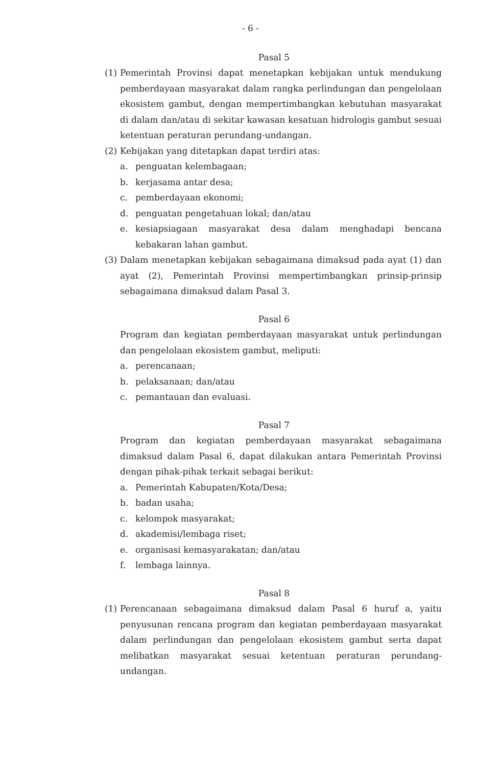- 6 -
Pasal 5
(1) Pemerintah Provinsi dapat menetapkan kebijakan untuk mendukung pemberdayaan masyarakat dalam rangka perlindungan dan pengelolaan ekosistem gambut, dengan mempertimbangkan kebutuhan masyarakat di dalam dan/atau di sekitar kawasan kesatuan hidrologis gambut sesuai ketentuan peraturan perundang-undangan.
(2) Kebijakan yang ditetapkan dapat terdiri atas:
a. penguatan kelembagaan;
b. kerjasama antar desa;
c. pemberdayaan ekonomi;
d. penguatan pengetahuan lokal; dan/atau
e. kesiapsiagaan masyarakat desa dalam menghadapi bencana kebakaran lahan gambut.
(3) Dalam menetapkan kebijakan sebagaimana dimaksud pada ayat (1) dan ayat (2), Pemerintah Provinsi mempertimbangkan prinsip-prinsip sebagaimana dimaksud dalam Pasal 3.
Pasal 6
Program dan kegiatan pemberdayaan masyarakat untuk perlindungan dan pengelolaan ekosistem gambut, meliputi:
a. perencanaan;
b. pelaksanaan; dan/atau
c. pemantauan dan evaluasi.
Pasal 7
Program dan kegiatan pemberdayaan masyarakat sebagaimana dimaksud dalam Pasal 6, dapat dilakukan antara Pemerintah Provinsi dengan pihak-pihak terkait sebagai berikut:
a. Pemerintah Kabupaten/Kota/Desa;
b. badan usaha;
c. kelompok masyarakat;
d. akademisi/lembaga riset;
e. organisasi kemasyarakatan; dan/atau
f. lembaga lainnya.
Pasal 8
(1) Perencanaan sebagaimana dimaksud dalam Pasal 6 huruf a, yaitu penyusunan rencana program dan kegiatan pemberdayaan masyarakat dalam perlindungan dan pengelolaan ekosistem gambut serta dapat melibatkan masyarakat sesuai ketentuan peraturan perundang-undangan.